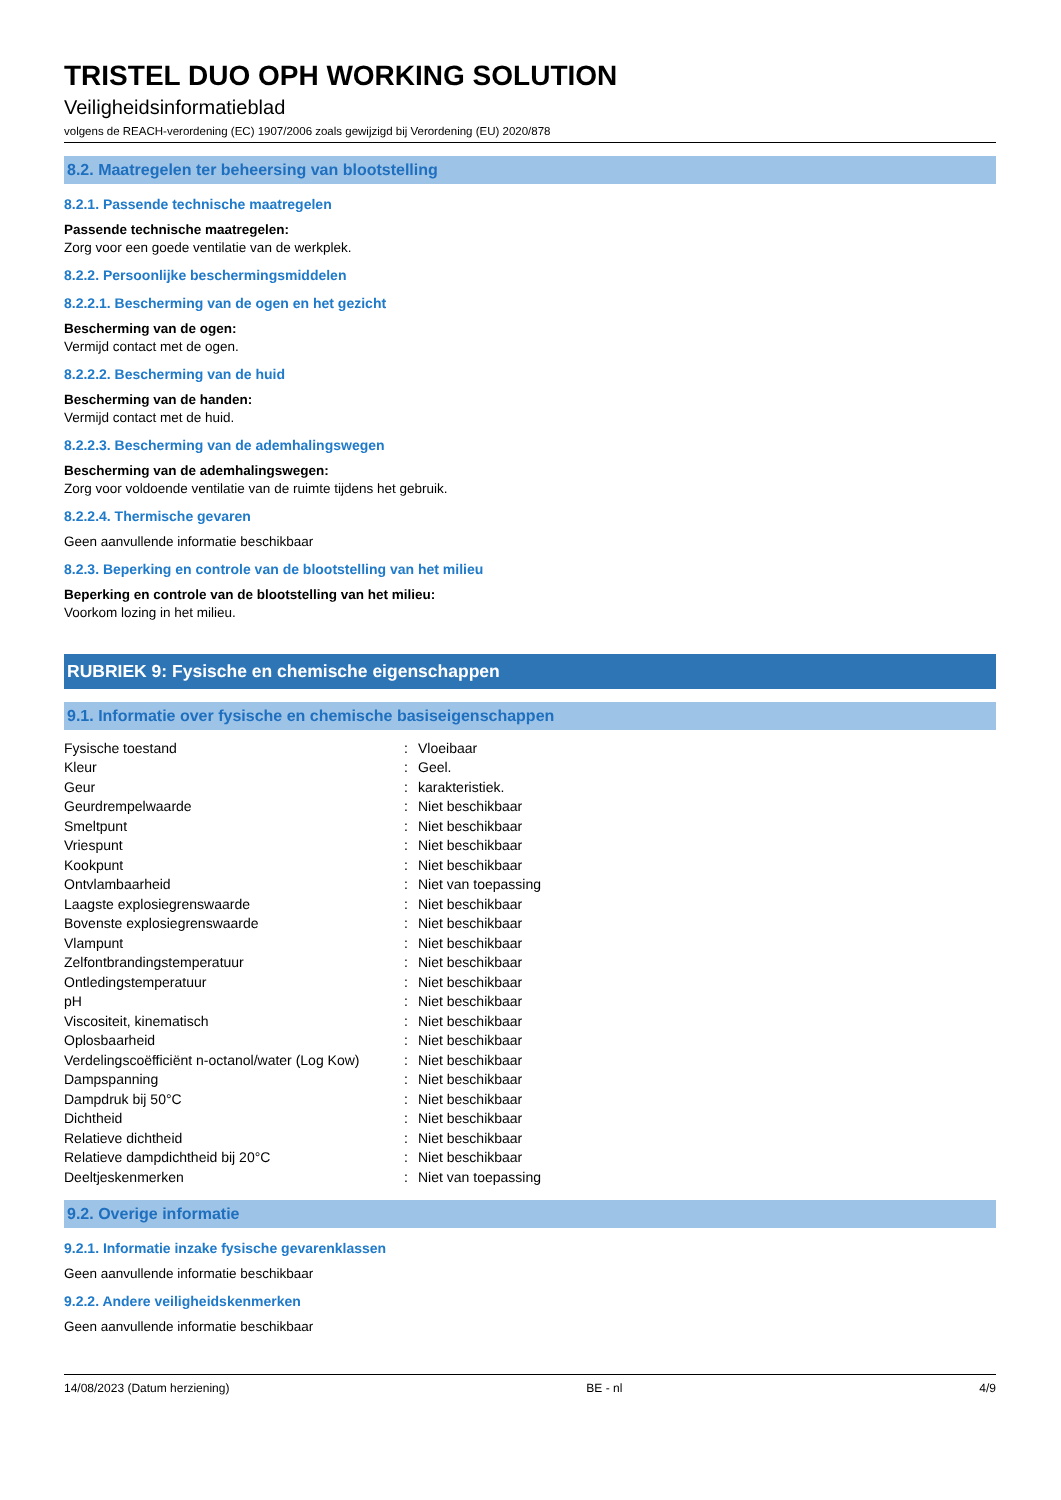TRISTEL DUO OPH WORKING SOLUTION
Veiligheidsinformatieblad
volgens de REACH-verordening (EC) 1907/2006 zoals gewijzigd bij Verordening (EU) 2020/878
8.2. Maatregelen ter beheersing van blootstelling
8.2.1. Passende technische maatregelen
Passende technische maatregelen:
Zorg voor een goede ventilatie van de werkplek.
8.2.2. Persoonlijke beschermingsmiddelen
8.2.2.1. Bescherming van de ogen en het gezicht
Bescherming van de ogen:
Vermijd contact met de ogen.
8.2.2.2. Bescherming van de huid
Bescherming van de handen:
Vermijd contact met de huid.
8.2.2.3. Bescherming van de ademhalingswegen
Bescherming van de ademhalingswegen:
Zorg voor voldoende ventilatie van de ruimte tijdens het gebruik.
8.2.2.4. Thermische gevaren
Geen aanvullende informatie beschikbaar
8.2.3. Beperking en controle van de blootstelling van het milieu
Beperking en controle van de blootstelling van het milieu:
Voorkom lozing in het milieu.
RUBRIEK 9: Fysische en chemische eigenschappen
9.1. Informatie over fysische en chemische basiseigenschappen
| Fysische toestand | : | Vloeibaar |
| Kleur | : | Geel. |
| Geur | : | karakteristiek. |
| Geurdrempelwaarde | : | Niet beschikbaar |
| Smeltpunt | : | Niet beschikbaar |
| Vriespunt | : | Niet beschikbaar |
| Kookpunt | : | Niet beschikbaar |
| Ontvlambaarheid | : | Niet van toepassing |
| Laagste explosiegrenswaarde | : | Niet beschikbaar |
| Bovenste explosiegrenswaarde | : | Niet beschikbaar |
| Vlampunt | : | Niet beschikbaar |
| Zelfontbrandingstemperatuur | : | Niet beschikbaar |
| Ontledingstemperatuur | : | Niet beschikbaar |
| pH | : | Niet beschikbaar |
| Viscositeit, kinematisch | : | Niet beschikbaar |
| Oplosbaarheid | : | Niet beschikbaar |
| Verdelingscoëfficiënt n-octanol/water (Log Kow) | : | Niet beschikbaar |
| Dampspanning | : | Niet beschikbaar |
| Dampdruk bij 50°C | : | Niet beschikbaar |
| Dichtheid | : | Niet beschikbaar |
| Relatieve dichtheid | : | Niet beschikbaar |
| Relatieve dampdichtheid bij 20°C | : | Niet beschikbaar |
| Deeltjeskenmerken | : | Niet van toepassing |
9.2. Overige informatie
9.2.1. Informatie inzake fysische gevarenklassen
Geen aanvullende informatie beschikbaar
9.2.2. Andere veiligheidskenmerken
Geen aanvullende informatie beschikbaar
14/08/2023 (Datum herziening) BE - nl 4/9